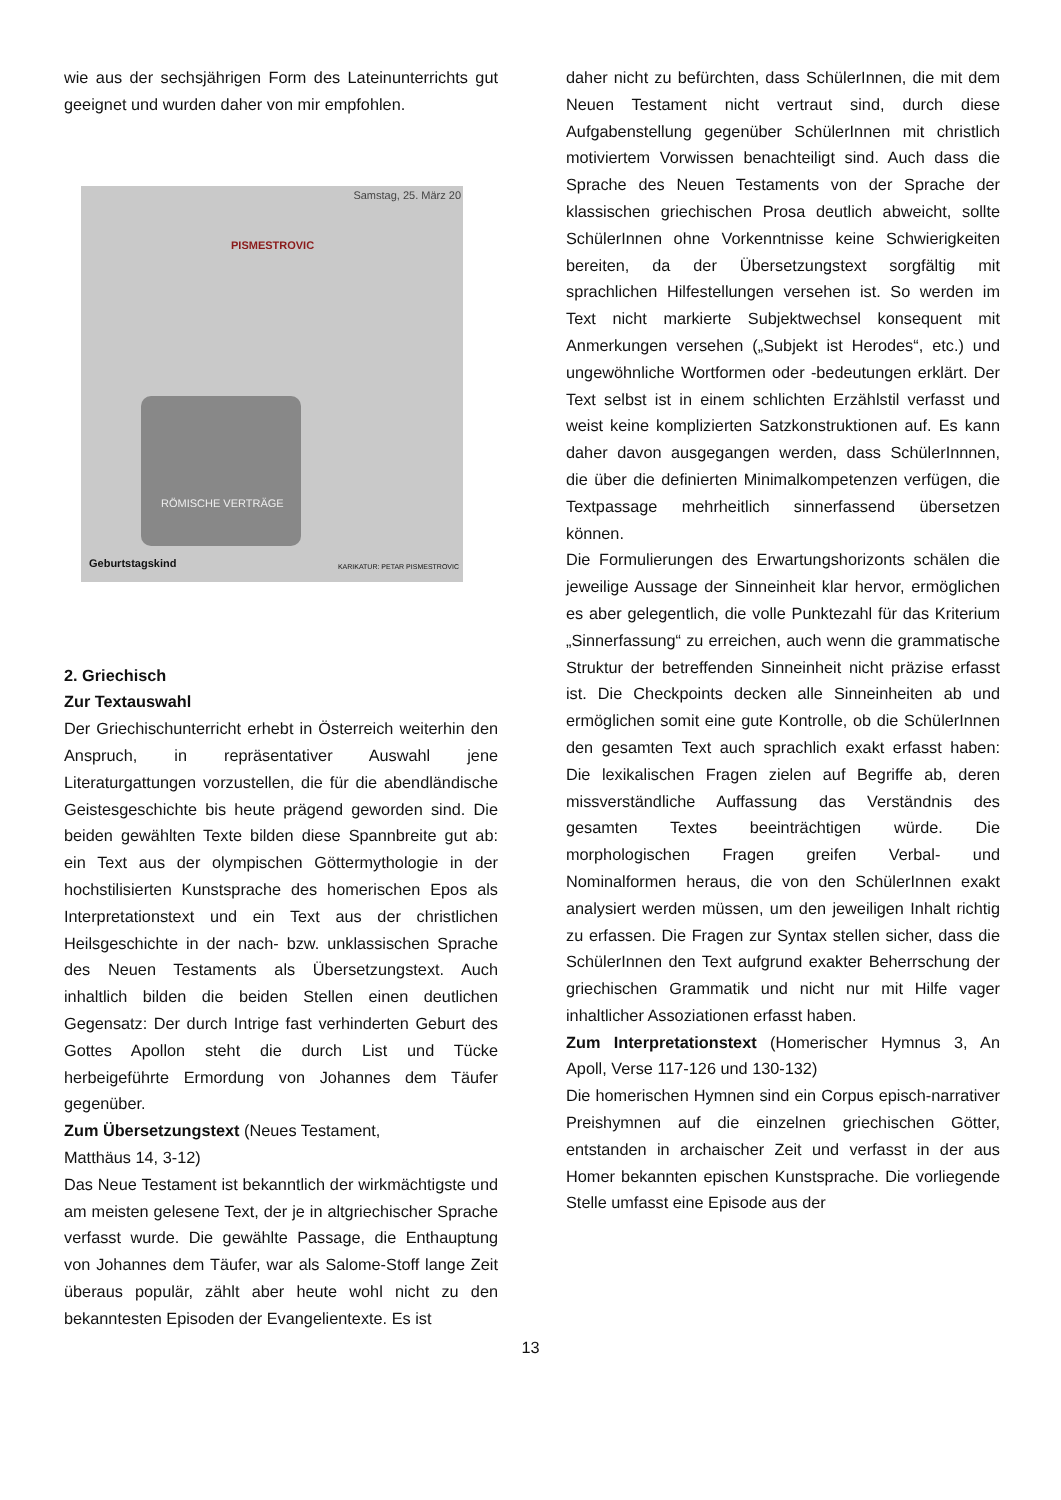wie aus der sechsjährigen Form des Lateinunterrichts gut geeignet und wurden daher von mir empfohlen.
Samstag, 25. März 20
PISMESTROVIC
RÖMISCHE VERTRÄGE
Geburtstagskind KARIKATUR: PETAR PISMESTROVIC
2. Griechisch
Zur Textauswahl
Der Griechischunterricht erhebt in Österreich weiterhin den Anspruch, in repräsentativer Auswahl jene Literaturgattungen vorzustellen, die für die abendländische Geistesgeschichte bis heute prägend geworden sind. Die beiden gewählten Texte bilden diese Spannbreite gut ab: ein Text aus der olympischen Göttermythologie in der hochstilisierten Kunstsprache des homerischen Epos als Interpretationstext und ein Text aus der christlichen Heilsgeschichte in der nach- bzw. unklassischen Sprache des Neuen Testaments als Übersetzungstext. Auch inhaltlich bilden die beiden Stellen einen deutlichen Gegensatz: Der durch Intrige fast verhinderten Geburt des Gottes Apollon steht die durch List und Tücke herbeigeführte Ermordung von Johannes dem Täufer gegenüber.
Zum Übersetzungstext (Neues Testament,
Matthäus 14, 3-12)
Das Neue Testament ist bekanntlich der wirkmächtigste und am meisten gelesene Text, der je in altgriechischer Sprache verfasst wurde. Die gewählte Passage, die Enthauptung von Johannes dem Täufer, war als Salome-Stoff lange Zeit überaus populär, zählt aber heute wohl nicht zu den bekanntesten Episoden der Evangelientexte. Es ist
daher nicht zu befürchten, dass SchülerInnen, die mit dem Neuen Testament nicht vertraut sind, durch diese Aufgabenstellung gegenüber SchülerInnen mit christlich motiviertem Vorwissen benachteiligt sind. Auch dass die Sprache des Neuen Testaments von der Sprache der klassischen griechischen Prosa deutlich abweicht, sollte SchülerInnen ohne Vorkenntnisse keine Schwierigkeiten bereiten, da der Übersetzungstext sorgfältig mit sprachlichen Hilfestellungen versehen ist. So werden im Text nicht markierte Subjektwechsel konsequent mit Anmerkungen versehen („Subjekt ist Herodes“, etc.) und ungewöhnliche Wortformen oder -bedeutungen erklärt. Der Text selbst ist in einem schlichten Erzählstil verfasst und weist keine komplizierten Satzkonstruktionen auf. Es kann daher davon ausgegangen werden, dass SchülerInnnen, die über die definierten Minimalkompetenzen verfügen, die Textpassage mehrheitlich sinnerfassend übersetzen können.
Die Formulierungen des Erwartungshorizonts schälen die jeweilige Aussage der Sinneinheit klar hervor, ermöglichen es aber gelegentlich, die volle Punktezahl für das Kriterium „Sinnerfassung“ zu erreichen, auch wenn die grammatische Struktur der betreffenden Sinneinheit nicht präzise erfasst ist. Die Checkpoints decken alle Sinneinheiten ab und ermöglichen somit eine gute Kontrolle, ob die SchülerInnen den gesamten Text auch sprachlich exakt erfasst haben: Die lexikalischen Fragen zielen auf Begriffe ab, deren missverständliche Auffassung das Verständnis des gesamten Textes beeinträchtigen würde. Die morphologischen Fragen greifen Verbal- und Nominalformen heraus, die von den SchülerInnen exakt analysiert werden müssen, um den jeweiligen Inhalt richtig zu erfassen. Die Fragen zur Syntax stellen sicher, dass die SchülerInnen den Text aufgrund exakter Beherrschung der griechischen Grammatik und nicht nur mit Hilfe vager inhaltlicher Assoziationen erfasst haben.
Zum Interpretationstext (Homerischer Hymnus 3, An Apoll, Verse 117-126 und 130-132)
Die homerischen Hymnen sind ein Corpus episch-narrativer Preishymnen auf die einzelnen griechischen Götter, entstanden in archaischer Zeit und verfasst in der aus Homer bekannten epischen Kunstsprache. Die vorliegende Stelle umfasst eine Episode aus der
13